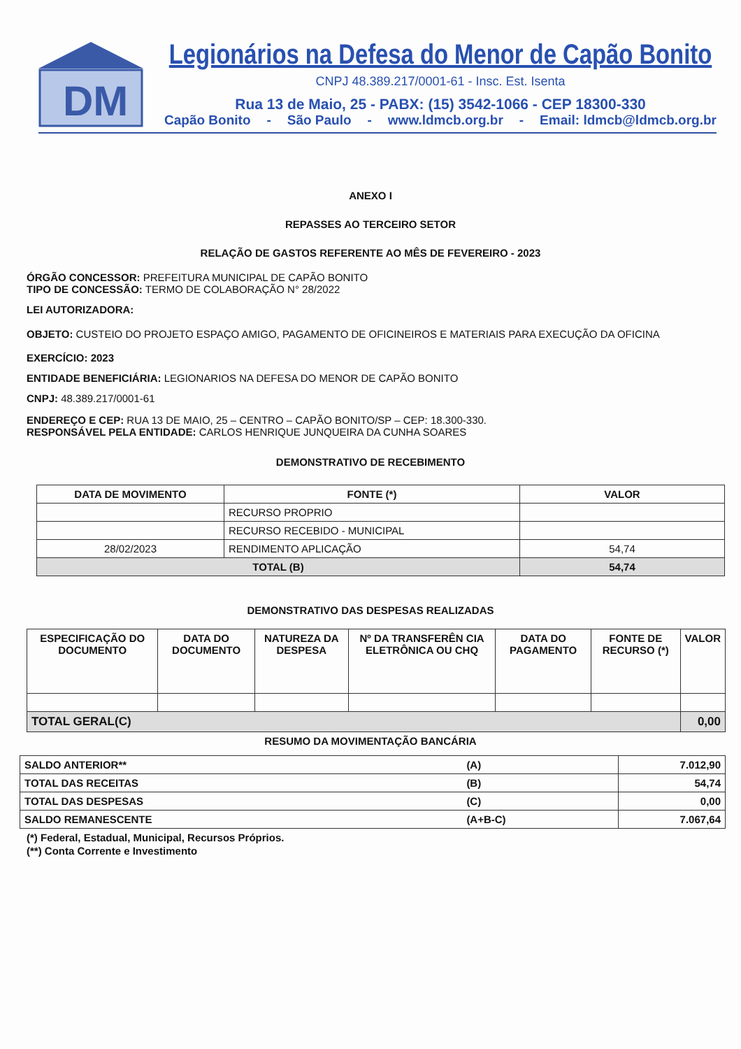DM
Legionários na Defesa do Menor de Capão Bonito
CNPJ 48.389.217/0001-61 - Insc. Est. Isenta
Rua 13 de Maio, 25 - PABX: (15) 3542-1066 - CEP 18300-330
Capão Bonito - São Paulo - www.ldmcb.org.br - Email: ldmcb@ldmcb.org.br
ANEXO I
REPASSES AO TERCEIRO SETOR
RELAÇÃO DE GASTOS REFERENTE AO MÊS DE FEVEREIRO - 2023
ÓRGÃO CONCESSOR: PREFEITURA MUNICIPAL DE CAPÃO BONITO
TIPO DE CONCESSÃO: TERMO DE COLABORAÇÃO N° 28/2022
LEI AUTORIZADORA:
OBJETO: CUSTEIO DO PROJETO ESPAÇO AMIGO, PAGAMENTO DE OFICINEIROS E MATERIAIS PARA EXECUÇÃO DA OFICINA
EXERCÍCIO: 2023
ENTIDADE BENEFICIÁRIA: LEGIONARIOS NA DEFESA DO MENOR DE CAPÃO BONITO
CNPJ: 48.389.217/0001-61
ENDEREÇO E CEP: RUA 13 DE MAIO, 25 – CENTRO – CAPÃO BONITO/SP – CEP: 18.300-330.
RESPONSÁVEL PELA ENTIDADE: CARLOS HENRIQUE JUNQUEIRA DA CUNHA SOARES
DEMONSTRATIVO DE RECEBIMENTO
| DATA DE MOVIMENTO | FONTE (*) | VALOR |
| --- | --- | --- |
| | RECURSO PROPRIO | |
| | RECURSO RECEBIDO - MUNICIPAL | |
| 28/02/2023 | RENDIMENTO APLICAÇÃO | 54,74 |
| TOTAL (B) | | 54,74 |
DEMONSTRATIVO DAS DESPESAS REALIZADAS
| ESPECIFICAÇÃO DO DOCUMENTO | DATA DO DOCUMENTO | NATUREZA DA DESPESA | Nº DA TRANSFERÊN CIA ELETRÔNICA OU CHQ | DATA DO PAGAMENTO | FONTE DE RECURSO (*) | VALOR |
| --- | --- | --- | --- | --- | --- | --- |
| TOTAL GERAL(C) | | | | | | 0,00 |
RESUMO DA MOVIMENTAÇÃO BANCÁRIA
| SALDO ANTERIOR** | (A) | 7.012,90 |
| TOTAL DAS RECEITAS | (B) | 54,74 |
| TOTAL DAS DESPESAS | (C) | 0,00 |
| SALDO REMANESCENTE | (A+B-C) | 7.067,64 |
(*) Federal, Estadual, Municipal, Recursos Próprios.
(**) Conta Corrente e Investimento